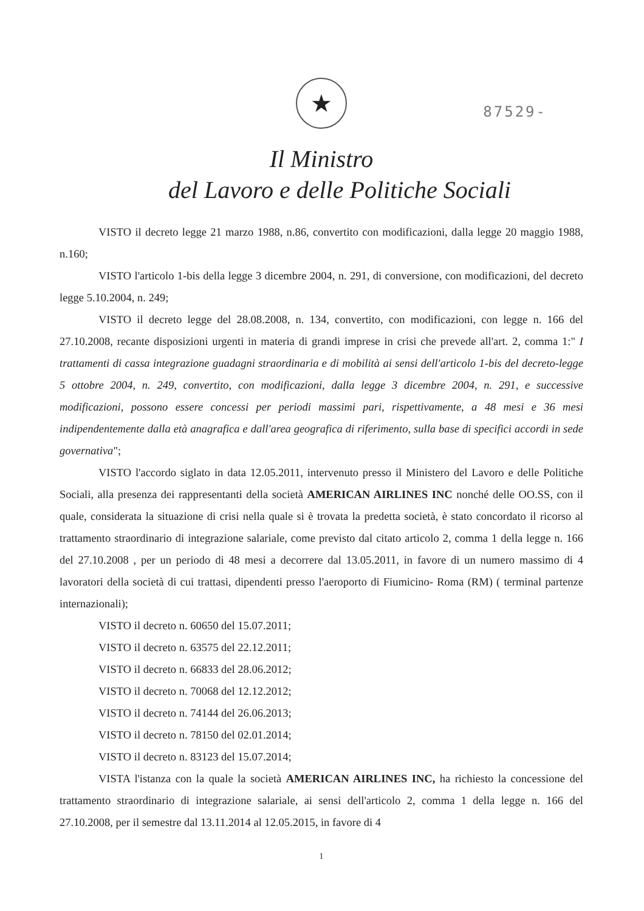★
87529-
Il Ministro
del Lavoro e delle Politiche Sociali
VISTO il decreto legge 21 marzo 1988, n.86, convertito con modificazioni, dalla legge 20 maggio 1988, n.160;
VISTO l'articolo 1-bis della legge 3 dicembre 2004, n. 291, di conversione, con modificazioni, del decreto legge 5.10.2004, n. 249;
VISTO il decreto legge del 28.08.2008, n. 134, convertito, con modificazioni, con legge n. 166 del 27.10.2008, recante disposizioni urgenti in materia di grandi imprese in crisi che prevede all'art. 2, comma 1:" I trattamenti di cassa integrazione guadagni straordinaria e di mobilità ai sensi dell'articolo 1-bis del decreto-legge 5 ottobre 2004, n. 249, convertito, con modificazioni, dalla legge 3 dicembre 2004, n. 291, e successive modificazioni, possono essere concessi per periodi massimi pari, rispettivamente, a 48 mesi e 36 mesi indipendentemente dalla età anagrafica e dall'area geografica di riferimento, sulla base di specifici accordi in sede governativa";
VISTO l'accordo siglato in data 12.05.2011, intervenuto presso il Ministero del Lavoro e delle Politiche Sociali, alla presenza dei rappresentanti della società AMERICAN AIRLINES INC nonché delle OO.SS, con il quale, considerata la situazione di crisi nella quale si è trovata la predetta società, è stato concordato il ricorso al trattamento straordinario di integrazione salariale, come previsto dal citato articolo 2, comma 1 della legge n. 166 del 27.10.2008 , per un periodo di 48 mesi a decorrere dal 13.05.2011, in favore di un numero massimo di 4 lavoratori della società di cui trattasi, dipendenti presso l'aeroporto di Fiumicino- Roma (RM) ( terminal partenze internazionali);
VISTO il decreto n. 60650 del 15.07.2011;
VISTO il decreto n. 63575 del 22.12.2011;
VISTO il decreto n. 66833 del 28.06.2012;
VISTO il decreto n. 70068 del 12.12.2012;
VISTO il decreto n. 74144 del 26.06.2013;
VISTO il decreto n. 78150 del 02.01.2014;
VISTO il decreto n. 83123 del 15.07.2014;
VISTA l'istanza con la quale la società AMERICAN AIRLINES INC, ha richiesto la concessione del trattamento straordinario di integrazione salariale, ai sensi dell'articolo 2, comma 1 della legge n. 166 del 27.10.2008, per il semestre dal 13.11.2014 al 12.05.2015, in favore di 4
1